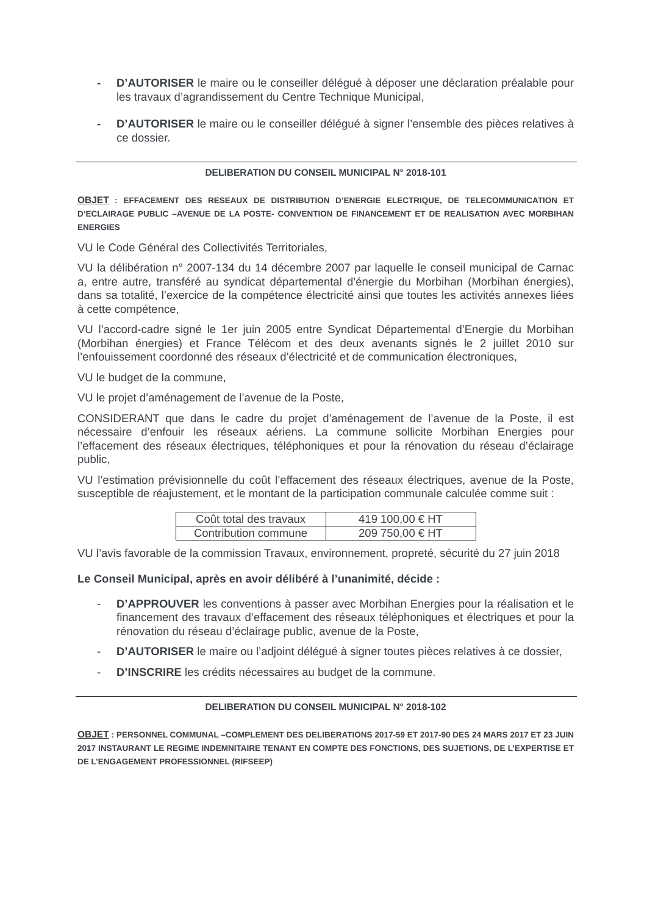- D’AUTORISER le maire ou le conseiller délégué à déposer une déclaration préalable pour les travaux d’agrandissement du Centre Technique Municipal,
- D’AUTORISER le maire ou le conseiller délégué à signer l’ensemble des pièces relatives à ce dossier.
DELIBERATION DU CONSEIL MUNICIPAL N° 2018-101
OBJET : EFFACEMENT DES RESEAUX DE DISTRIBUTION D’ENERGIE ELECTRIQUE, DE TELECOMMUNICATION ET D’ECLAIRAGE PUBLIC –AVENUE DE LA POSTE- CONVENTION DE FINANCEMENT ET DE REALISATION AVEC MORBIHAN ENERGIES
VU le Code Général des Collectivités Territoriales,
VU la délibération n° 2007-134 du 14 décembre 2007 par laquelle le conseil municipal de Carnac a, entre autre, transféré au syndicat départemental d’énergie du Morbihan (Morbihan énergies), dans sa totalité, l’exercice de la compétence électricité ainsi que toutes les activités annexes liées à cette compétence,
VU l’accord-cadre signé le 1er juin 2005 entre Syndicat Départemental d’Energie du Morbihan (Morbihan énergies) et France Télécom et des deux avenants signés le 2 juillet 2010 sur l’enfouissement coordonné des réseaux d’électricité et de communication électroniques,
VU le budget de la commune,
VU le projet d’aménagement de l’avenue de la Poste,
CONSIDERANT que dans le cadre du projet d’aménagement de l’avenue de la Poste, il est nécessaire d’enfouir les réseaux aériens. La commune sollicite Morbihan Energies pour l’effacement des réseaux électriques, téléphoniques et pour la rénovation du réseau d’éclairage public,
VU l’estimation prévisionnelle du coût l’effacement des réseaux électriques, avenue de la Poste, susceptible de réajustement, et le montant de la participation communale calculée comme suit :
| Coût total des travaux | 419 100,00 € HT |
| Contribution commune | 209 750,00 € HT |
VU l’avis favorable de la commission Travaux, environnement, propreté, sécurité du 27 juin 2018
Le Conseil Municipal, après en avoir délibéré à l’unanimité, décide :
- D’APPROUVER les conventions à passer avec Morbihan Energies pour la réalisation et le financement des travaux d’effacement des réseaux téléphoniques et électriques et pour la rénovation du réseau d’éclairage public, avenue de la Poste,
- D’AUTORISER le maire ou l’adjoint délégué à signer toutes pièces relatives à ce dossier,
- D’INSCRIRE les crédits nécessaires au budget de la commune.
DELIBERATION DU CONSEIL MUNICIPAL N° 2018-102
OBJET : PERSONNEL COMMUNAL –COMPLEMENT DES DELIBERATIONS 2017-59 ET 2017-90 DES 24 MARS 2017 ET 23 JUIN 2017 INSTAURANT LE REGIME INDEMNITAIRE TENANT EN COMPTE DES FONCTIONS, DES SUJETIONS, DE L’EXPERTISE ET DE L’ENGAGEMENT PROFESSIONNEL (RIFSEEP)